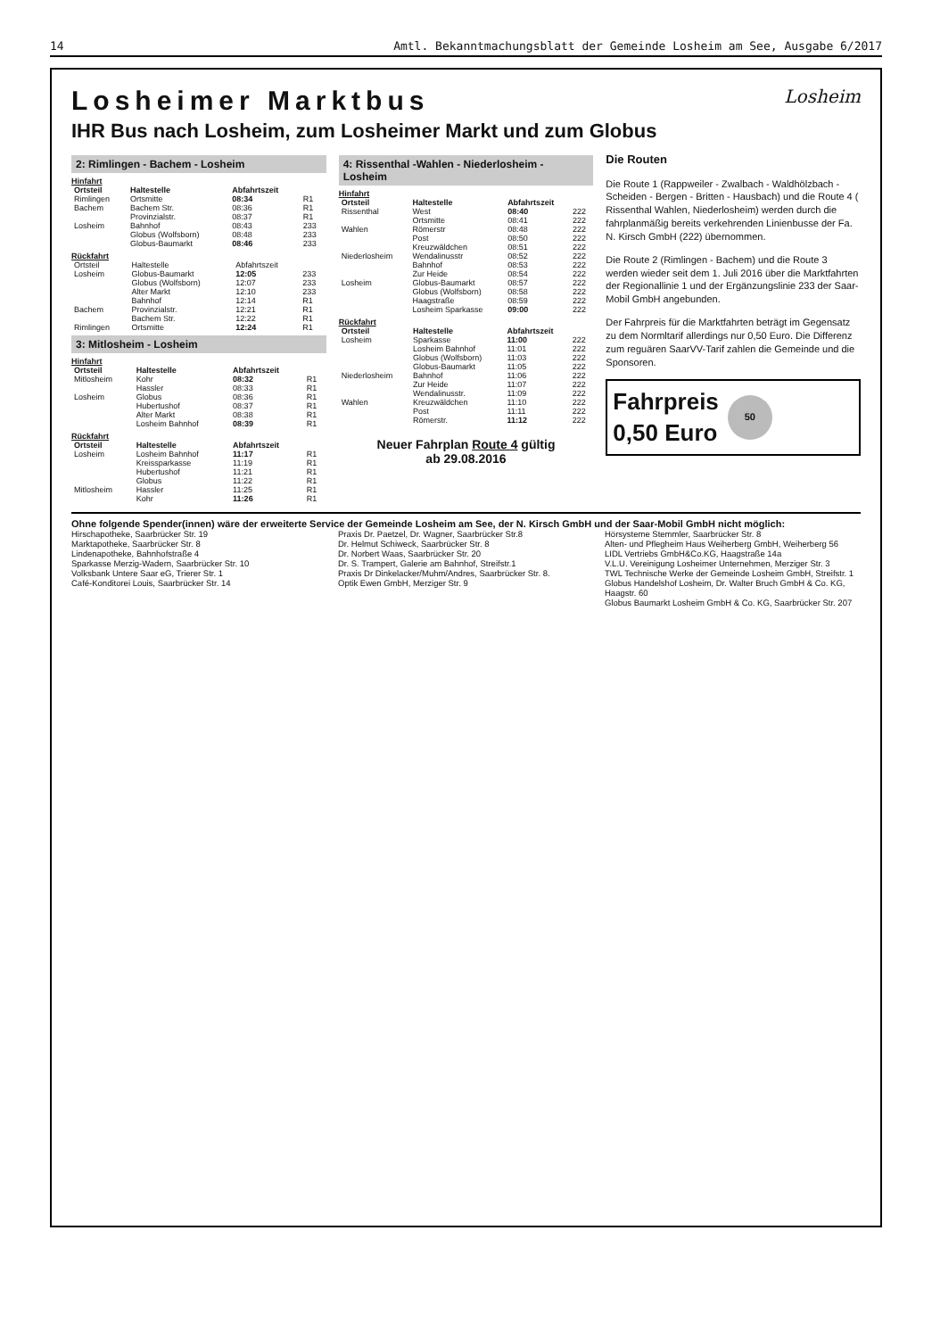14 Amtl. Bekanntmachungsblatt der Gemeinde Losheim am See, Ausgabe 6/2017
Losheim
Losheimer Marktbus
IHR Bus nach Losheim, zum Losheimer Markt und zum Globus
2: Rimlingen - Bachem - Losheim
Hinfahrt
| Ortsteil | Haltestelle | Abfahrtszeit | |
| --- | --- | --- | --- |
| Rimlingen | Ortsmitte | 08:34 | R1 |
| Bachem | Bachem Str. | 08:36 | R1 |
| | Provinzialstr. | 08:37 | R1 |
| Losheim | Bahnhof | 08:43 | 233 |
| | Globus (Wolfsborn) | 08:48 | 233 |
| | Globus-Baumarkt | 08:46 | 233 |
Rückfahrt
| Ortsteil | Haltestelle | Abfahrtszeit | |
| Losheim | Globus-Baumarkt | 12:05 | 233 |
| | Globus (Wolfsborn) | 12:07 | 233 |
| | Alter Markt | 12:10 | 233 |
| | Bahnhof | 12:14 | R1 |
| Bachem | Provinzialstr. | 12:21 | R1 |
| | Bachem Str. | 12:22 | R1 |
| Rimlingen | Ortsmitte | 12:24 | R1 |
3: Mitlosheim - Losheim
Hinfahrt
| Ortsteil | Haltestelle | Abfahrtszeit | |
| --- | --- | --- | --- |
| Mitlosheim | Kohr | 08:32 | R1 |
| | Hassler | 08:33 | R1 |
| Losheim | Globus | 08:36 | R1 |
| | Hubertushof | 08:37 | R1 |
| | Alter Markt | 08:38 | R1 |
| | Losheim Bahnhof | 08:39 | R1 |
Rückfahrt
| Ortsteil | Haltestelle | Abfahrtszeit | |
| --- | --- | --- | --- |
| Losheim | Losheim Bahnhof | 11:17 | R1 |
| | Kreissparkasse | 11:19 | R1 |
| | Hubertushof | 11:21 | R1 |
| | Globus | 11:22 | R1 |
| Mitlosheim | Hassler | 11:25 | R1 |
| | Kohr | 11:26 | R1 |
4: Rissenthal -Wahlen - Niederlosheim - Losheim
Hinfahrt
| Ortsteil | Haltestelle | Abfahrtszeit | |
| --- | --- | --- | --- |
| Rissenthal | West | 08:40 | 222 |
| | Ortsmitte | 08:41 | 222 |
| Wahlen | Römerstr | 08:48 | 222 |
| | Post | 08:50 | 222 |
| | Kreuzwäldchen | 08:51 | 222 |
| Niederlosheim | Wendalinusstr | 08:52 | 222 |
| | Bahnhof | 08:53 | 222 |
| | Zur Heide | 08:54 | 222 |
| Losheim | Globus-Baumarkt | 08:57 | 222 |
| | Globus (Wolfsborn) | 08:58 | 222 |
| | Haagstraße | 08:59 | 222 |
| | Losheim Sparkasse | 09:00 | 222 |
Rückfahrt
| Ortsteil | Haltestelle | Abfahrtszeit | |
| --- | --- | --- | --- |
| Losheim | Sparkasse | 11:00 | 222 |
| | Losheim Bahnhof | 11:01 | 222 |
| | Globus (Wolfsborn) | 11:03 | 222 |
| | Globus-Baumarkt | 11:05 | 222 |
| Niederlosheim | Bahnhof | 11:06 | 222 |
| | Zur Heide | 11:07 | 222 |
| | Wendalinusstr. | 11:09 | 222 |
| Wahlen | Kreuzwäldchen | 11:10 | 222 |
| | Post | 11:11 | 222 |
| | Römerstr. | 11:12 | 222 |
Neuer Fahrplan Route 4 gültig
ab 29.08.2016
Die Routen
Die Route 1 (Rappweiler - Zwalbach - Waldhölzbach - Scheiden - Bergen - Britten - Hausbach) und die Route 4 ( Rissenthal Wahlen, Niederlosheim) werden durch die fahrplanmäßig bereits verkehrenden Linienbusse der Fa. N. Kirsch GmbH (222) übernommen.
Die Route 2 (Rimlingen - Bachem) und die Route 3 werden wieder seit dem 1. Juli 2016 über die Marktfahrten der Regionallinie 1 und der Ergänzungslinie 233 der Saar-Mobil GmbH angebunden.
Der Fahrpreis für die Marktfahrten beträgt im Gegensatz zu dem Normltarif allerdings nur 0,50 Euro. Die Differenz zum reguären SaarVV-Tarif zahlen die Gemeinde und die Sponsoren.
Fahrpreis
0,50 Euro
50
Ohne folgende Spender(innen) wäre der erweiterte Service der Gemeinde Losheim am See, der N. Kirsch GmbH und der Saar-Mobil GmbH nicht möglich:
Hirschapotheke, Saarbrücker Str. 19
Marktapotheke, Saarbrücker Str. 8
Lindenapotheke, Bahnhofstraße 4
Sparkasse Merzig-Wadern, Saarbrücker Str. 10
Volksbank Untere Saar eG, Trierer Str. 1
Café-Konditorei Louis, Saarbrücker Str. 14
Praxis Dr. Paetzel, Dr. Wagner, Saarbrücker Str.8
Dr. Helmut Schiweck, Saarbrücker Str. 8
Dr. Norbert Waas, Saarbrücker Str. 20
Dr. S. Trampert, Galerie am Bahnhof, Streifstr.1
Praxis Dr Dinkelacker/Muhm/Andres, Saarbrücker Str. 8.
Optik Ewen GmbH, Merziger Str. 9
Hörsysteme Stemmler, Saarbrücker Str. 8
Alten- und Pflegheim Haus Weiherberg GmbH, Weiherberg 56
LIDL Vertriebs GmbH&Co.KG, Haagstraße 14a
V.L.U. Vereinigung Losheimer Unternehmen, Merziger Str. 3
TWL Technische Werke der Gemeinde Losheim GmbH, Streifstr. 1
Globus Handelshof Losheim, Dr. Walter Bruch GmbH & Co. KG, Haagstr. 60
Globus Baumarkt Losheim GmbH & Co. KG, Saarbrücker Str. 207